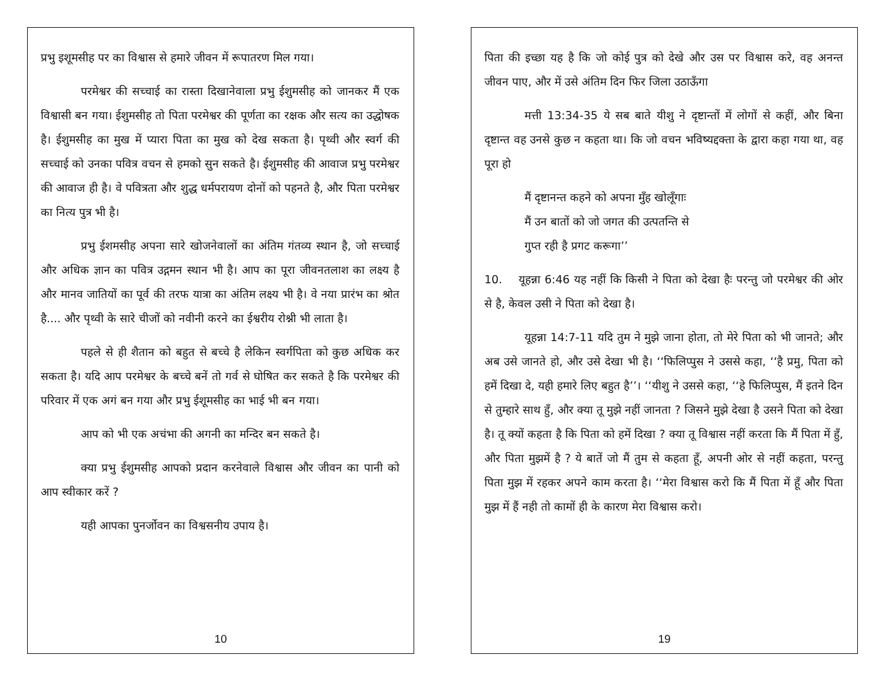प्रभु इशूमसीह पर का विश्वास से हमारे जीवन में रूपातरण मिल गया।
परमेश्वर की सच्चाई का रास्ता दिखानेवाला प्रभु ईशुमसीह को जानकर मैं एक विश्वासी बन गया। ईशुमसीह तो पिता परमेश्वर की पूर्णता का रक्षक और सत्य का उद्धोषक है। ईशुमसीह का मुख में प्यारा पिता का मुख को देख सकता है। पृथ्वी और स्वर्ग की सच्चाई को उनका पवित्र वचन से हमको सुन सकते है। ईशुमसीह की आवाज प्रभु परमेश्वर की आवाज ही है। वे पवित्रता और शुद्ध धर्मपरायण दोनों को पहनते है, और पिता परमेश्वर का नित्य पुत्र भी है।
प्रभु ईशमसीह अपना सारे खोजनेवालों का अंतिम गंतव्य स्थान है, जो सच्चाई और अधिक ज्ञान का पवित्र उद्गमन स्थान भी है। आप का पूरा जीवनतलाश का लक्ष्य है और मानव जातियों का पूर्व की तरफ यात्रा का अंतिम लक्ष्य भी है। वे नया प्रारंभ का श्रोत है.... और पृथ्वी के सारे चीजों को नवीनी करने का ईश्वरीय रोश्नी भी लाता है।
पहले से ही शैतान को बहुत से बच्चे है लेकिन स्वर्गपिता को कुछ अधिक कर सकता है। यदि आप परमेश्वर के बच्चे बनें तो गर्व से घोषित कर सकते है कि परमेश्वर की परिवार में एक अगं बन गया और प्रभु ईशूमसीह का भाई भी बन गया।
आप को भी एक अचंभा की अगनी का मन्दिर बन सकते है।
क्या प्रभु ईशुमसीह आपको प्रदान करनेवाले विश्वास और जीवन का पानी को आप स्वीकार करें ?
यही आपका पुनर्जोवन का विश्वसनीय उपाय है।
10
पिता की इच्छा यह है कि जो कोई पुत्र को देखे और उस पर विश्वास करे, वह अनन्त जीवन पाए, और में उसे अंतिम दिन फिर जिला उठाऊँगा
मत्ती 13:34-35 ये सब बाते यीशु ने दृष्टान्तों में लोगों से कहीं, और बिना दृष्टान्त वह उनसे कुछ न कहता था। कि जो वचन भविष्यद्दक्ता के द्वारा कहा गया था, वह पूरा हो
मैं दृष्टानन्त कहने को अपना मुँह खोलूँगाः
मैं उन बातों को जो जगत की उत्पतन्ति से
गुप्त रही है प्रगट करूगा’’
10. यूहन्ना 6:46 यह नहीं कि किसी ने पिता को देखा हैः परन्तु जो परमेश्वर की ओर से है, केवल उसी ने पिता को देखा है।
यूहन्ना 14:7-11 यदि तुम ने मुझे जाना होता, तो मेरे पिता को भी जानते; और अब उसे जानते हो, और उसे देखा भी है। ‘‘फिलिप्पुस ने उससे कहा, ‘‘है प्रमु, पिता को हमें दिखा दे, यही हमारे लिए बहुत है’’। ‘‘यीशु ने उससे कहा, ‘‘हे फिलिप्पुस, मैं इतने दिन से तुम्हारे साथ हुँ, और क्या तू मुझे नहीं जानता ? जिसने मुझे देखा है उसने पिता को देखा है। तू क्यों कहता है कि पिता को हमें दिखा ? क्या तू विश्वास नहीं करता कि मैं पिता में हुँ, और पिता मुझमें है ? ये बातें जो मैं तुम से कहता हूँ, अपनी ओर से नहीं कहता, परन्तु पिता मुझ में रहकर अपने काम करता है। ‘‘मेरा विश्वास करो कि मैं पिता में हूँ और पिता मुझ में हैं नही तो कामों ही के कारण मेरा विश्वास करो।
19